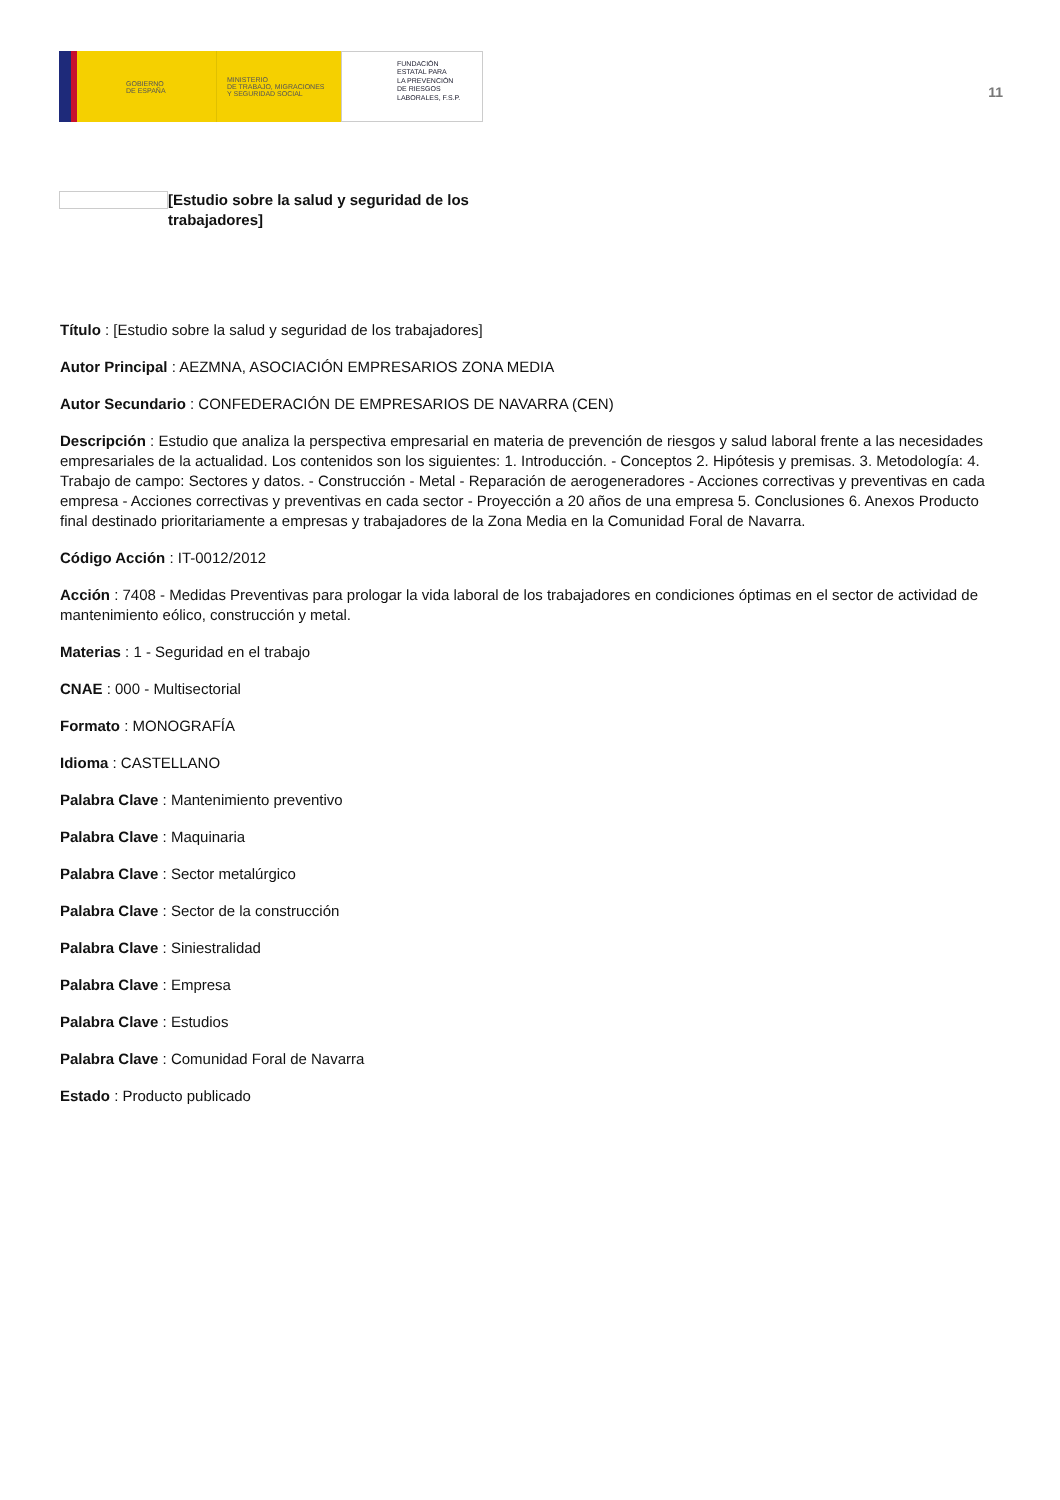GOBIERNO
DE ESPAÑA
MINISTERIO
DE TRABAJO, MIGRACIONES
Y SEGURIDAD SOCIAL
FUNDACIÓN
ESTATAL PARA
LA PREVENCIÓN
DE RIESGOS
LABORALES, F.S.P.
11
[Estudio sobre la salud y seguridad de los trabajadores]
Título : [Estudio sobre la salud y seguridad de los trabajadores]
Autor Principal : AEZMNA, ASOCIACIÓN EMPRESARIOS ZONA MEDIA
Autor Secundario : CONFEDERACIÓN DE EMPRESARIOS DE NAVARRA (CEN)
Descripción : Estudio que analiza la perspectiva empresarial en materia de prevención de riesgos y salud laboral frente a las necesidades empresariales de la actualidad. Los contenidos son los siguientes: 1. Introducción. - Conceptos 2. Hipótesis y premisas. 3. Metodología: 4. Trabajo de campo: Sectores y datos. - Construcción - Metal - Reparación de aerogeneradores - Acciones correctivas y preventivas en cada empresa - Acciones correctivas y preventivas en cada sector - Proyección a 20 años de una empresa 5. Conclusiones 6. Anexos Producto final destinado prioritariamente a empresas y trabajadores de la Zona Media en la Comunidad Foral de Navarra.
Código Acción : IT-0012/2012
Acción : 7408 - Medidas Preventivas para prologar la vida laboral de los trabajadores en condiciones óptimas en el sector de actividad de mantenimiento eólico, construcción y metal.
Materias : 1 - Seguridad en el trabajo
CNAE : 000 - Multisectorial
Formato : MONOGRAFÍA
Idioma : CASTELLANO
Palabra Clave : Mantenimiento preventivo
Palabra Clave : Maquinaria
Palabra Clave : Sector metalúrgico
Palabra Clave : Sector de la construcción
Palabra Clave : Siniestralidad
Palabra Clave : Empresa
Palabra Clave : Estudios
Palabra Clave : Comunidad Foral de Navarra
Estado : Producto publicado